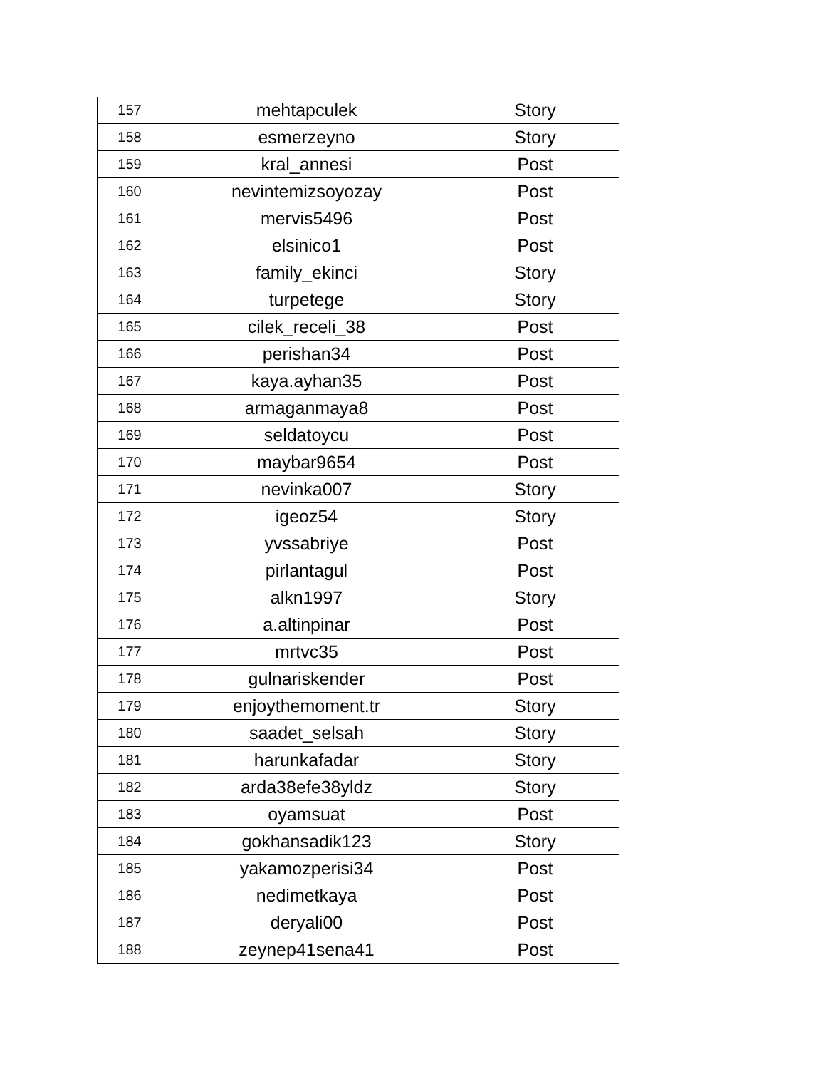| 157 | mehtapculek | Story |
| 158 | esmerzeyno | Story |
| 159 | kral_annesi | Post |
| 160 | nevintemizsoyozay | Post |
| 161 | mervis5496 | Post |
| 162 | elsinico1 | Post |
| 163 | family_ekinci | Story |
| 164 | turpetege | Story |
| 165 | cilek_receli_38 | Post |
| 166 | perishan34 | Post |
| 167 | kaya.ayhan35 | Post |
| 168 | armaganmaya8 | Post |
| 169 | seldatoycu | Post |
| 170 | maybar9654 | Post |
| 171 | nevinka007 | Story |
| 172 | igeoz54 | Story |
| 173 | yvssabriye | Post |
| 174 | pirlantagul | Post |
| 175 | alkn1997 | Story |
| 176 | a.altinpinar | Post |
| 177 | mrtvc35 | Post |
| 178 | gulnariskender | Post |
| 179 | enjoythemoment.tr | Story |
| 180 | saadet_selsah | Story |
| 181 | harunkafadar | Story |
| 182 | arda38efe38yldz | Story |
| 183 | oyamsuat | Post |
| 184 | gokhansadik123 | Story |
| 185 | yakamozperisi34 | Post |
| 186 | nedimetkaya | Post |
| 187 | deryali00 | Post |
| 188 | zeynep41sena41 | Post |